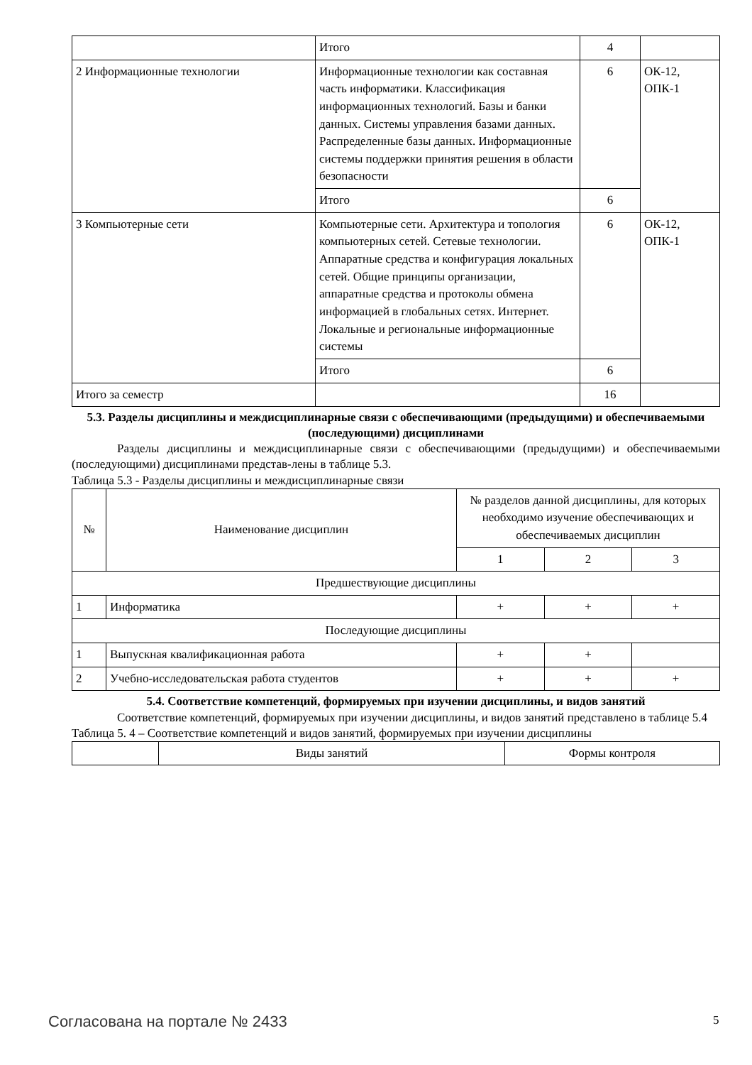| | Итого | 4 | |
| 2 Информационные технологии | Информационные технологии как составная часть информатики. Классификация информационных технологий. Базы и банки данных. Системы управления базами данных. Распределенные базы данных. Информационные системы поддержки принятия решения в области безопасности | 6 | ОК-12, ОПК-1 |
| | Итого | 6 | |
| 3 Компьютерные сети | Компьютерные сети. Архитектура и топология компьютерных сетей. Сетевые технологии. Аппаратные средства и конфигурация локальных сетей. Общие принципы организации, аппаратные средства и протоколы обмена информацией в глобальных сетях. Интернет. Локальные и региональные информационные системы | 6 | ОК-12, ОПК-1 |
| | Итого | 6 | |
| Итого за семестр | | 16 | |
5.3. Разделы дисциплины и междисциплинарные связи с обеспечивающими (предыдущими) и обеспечиваемыми (последующими) дисциплинами
Разделы дисциплины и междисциплинарные связи с обеспечивающими (предыдущими) и обеспечиваемыми (последующими) дисциплинами представ-лены в таблице 5.3.
Таблица 5.3 - Разделы дисциплины и междисциплинарные связи
| № | Наименование дисциплин | № разделов данной дисциплины, для которых необходимо изучение обеспечивающих и обеспечиваемых дисциплин | | |
| --- | --- | --- | --- | --- |
| | | 1 | 2 | 3 |
| Предшествующие дисциплины | | | | |
| 1 | Информатика | + | + | + |
| Последующие дисциплины | | | | |
| 1 | Выпускная квалификационная работа | + | + | |
| 2 | Учебно-исследовательская работа студентов | + | + | + |
5.4. Соответствие компетенций, формируемых при изучении дисциплины, и видов занятий
Соответствие компетенций, формируемых при изучении дисциплины, и видов занятий представлено в таблице 5.4
Таблица 5. 4 – Соответствие компетенций и видов занятий, формируемых при изучении дисциплины
| | Виды занятий | Формы контроля |
Согласована на портале № 2433 5